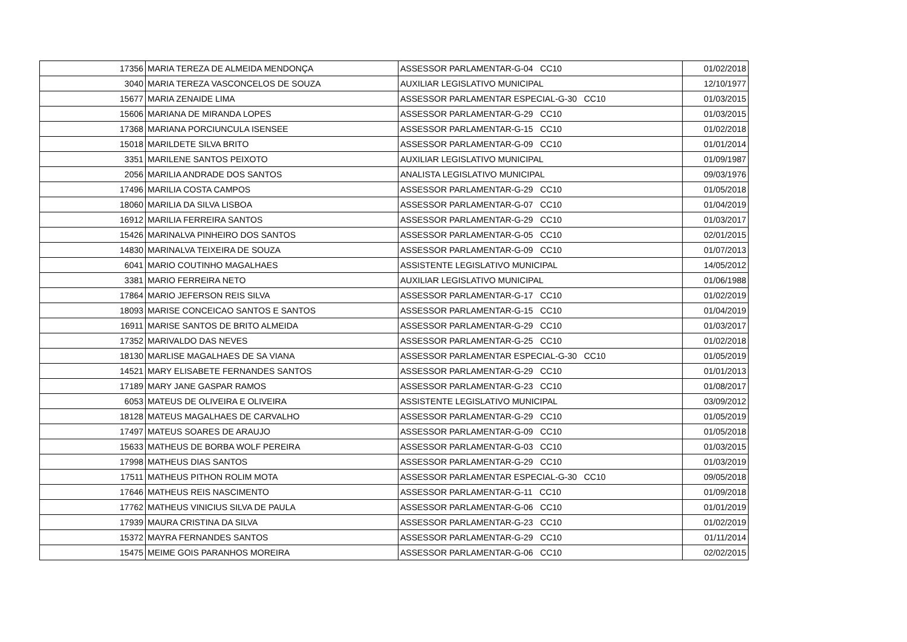| 17356 | MARIA TEREZA DE ALMEIDA MENDONÇA | ASSESSOR PARLAMENTAR-G-04 CC10 | 01/02/2018 |
| 3040 | MARIA TEREZA VASCONCELOS DE SOUZA | AUXILIAR LEGISLATIVO MUNICIPAL | 12/10/1977 |
| 15677 | MARIA ZENAIDE LIMA | ASSESSOR PARLAMENTAR ESPECIAL-G-30 CC10 | 01/03/2015 |
| 15606 | MARIANA DE MIRANDA LOPES | ASSESSOR PARLAMENTAR-G-29 CC10 | 01/03/2015 |
| 17368 | MARIANA PORCIUNCULA ISENSEE | ASSESSOR PARLAMENTAR-G-15 CC10 | 01/02/2018 |
| 15018 | MARILDETE SILVA BRITO | ASSESSOR PARLAMENTAR-G-09 CC10 | 01/01/2014 |
| 3351 | MARILENE SANTOS PEIXOTO | AUXILIAR LEGISLATIVO MUNICIPAL | 01/09/1987 |
| 2056 | MARILIA ANDRADE DOS SANTOS | ANALISTA LEGISLATIVO MUNICIPAL | 09/03/1976 |
| 17496 | MARILIA COSTA CAMPOS | ASSESSOR PARLAMENTAR-G-29 CC10 | 01/05/2018 |
| 18060 | MARILIA DA SILVA LISBOA | ASSESSOR PARLAMENTAR-G-07 CC10 | 01/04/2019 |
| 16912 | MARILIA FERREIRA SANTOS | ASSESSOR PARLAMENTAR-G-29 CC10 | 01/03/2017 |
| 15426 | MARINALVA PINHEIRO DOS SANTOS | ASSESSOR PARLAMENTAR-G-05 CC10 | 02/01/2015 |
| 14830 | MARINALVA TEIXEIRA DE SOUZA | ASSESSOR PARLAMENTAR-G-09 CC10 | 01/07/2013 |
| 6041 | MARIO COUTINHO MAGALHAES | ASSISTENTE LEGISLATIVO MUNICIPAL | 14/05/2012 |
| 3381 | MARIO FERREIRA NETO | AUXILIAR LEGISLATIVO MUNICIPAL | 01/06/1988 |
| 17864 | MARIO JEFERSON REIS SILVA | ASSESSOR PARLAMENTAR-G-17 CC10 | 01/02/2019 |
| 18093 | MARISE CONCEICAO SANTOS E SANTOS | ASSESSOR PARLAMENTAR-G-15 CC10 | 01/04/2019 |
| 16911 | MARISE SANTOS DE BRITO ALMEIDA | ASSESSOR PARLAMENTAR-G-29 CC10 | 01/03/2017 |
| 17352 | MARIVALDO DAS NEVES | ASSESSOR PARLAMENTAR-G-25 CC10 | 01/02/2018 |
| 18130 | MARLISE MAGALHAES DE SA VIANA | ASSESSOR PARLAMENTAR ESPECIAL-G-30 CC10 | 01/05/2019 |
| 14521 | MARY ELISABETE FERNANDES SANTOS | ASSESSOR PARLAMENTAR-G-29 CC10 | 01/01/2013 |
| 17189 | MARY JANE GASPAR RAMOS | ASSESSOR PARLAMENTAR-G-23 CC10 | 01/08/2017 |
| 6053 | MATEUS DE OLIVEIRA E OLIVEIRA | ASSISTENTE LEGISLATIVO MUNICIPAL | 03/09/2012 |
| 18128 | MATEUS MAGALHAES DE CARVALHO | ASSESSOR PARLAMENTAR-G-29 CC10 | 01/05/2019 |
| 17497 | MATEUS SOARES DE ARAUJO | ASSESSOR PARLAMENTAR-G-09 CC10 | 01/05/2018 |
| 15633 | MATHEUS DE BORBA WOLF PEREIRA | ASSESSOR PARLAMENTAR-G-03 CC10 | 01/03/2015 |
| 17998 | MATHEUS DIAS SANTOS | ASSESSOR PARLAMENTAR-G-29 CC10 | 01/03/2019 |
| 17511 | MATHEUS PITHON ROLIM MOTA | ASSESSOR PARLAMENTAR ESPECIAL-G-30 CC10 | 09/05/2018 |
| 17646 | MATHEUS REIS NASCIMENTO | ASSESSOR PARLAMENTAR-G-11 CC10 | 01/09/2018 |
| 17762 | MATHEUS VINICIUS SILVA DE PAULA | ASSESSOR PARLAMENTAR-G-06 CC10 | 01/01/2019 |
| 17939 | MAURA CRISTINA DA SILVA | ASSESSOR PARLAMENTAR-G-23 CC10 | 01/02/2019 |
| 15372 | MAYRA FERNANDES SANTOS | ASSESSOR PARLAMENTAR-G-29 CC10 | 01/11/2014 |
| 15475 | MEIME GOIS PARANHOS MOREIRA | ASSESSOR PARLAMENTAR-G-06 CC10 | 02/02/2015 |